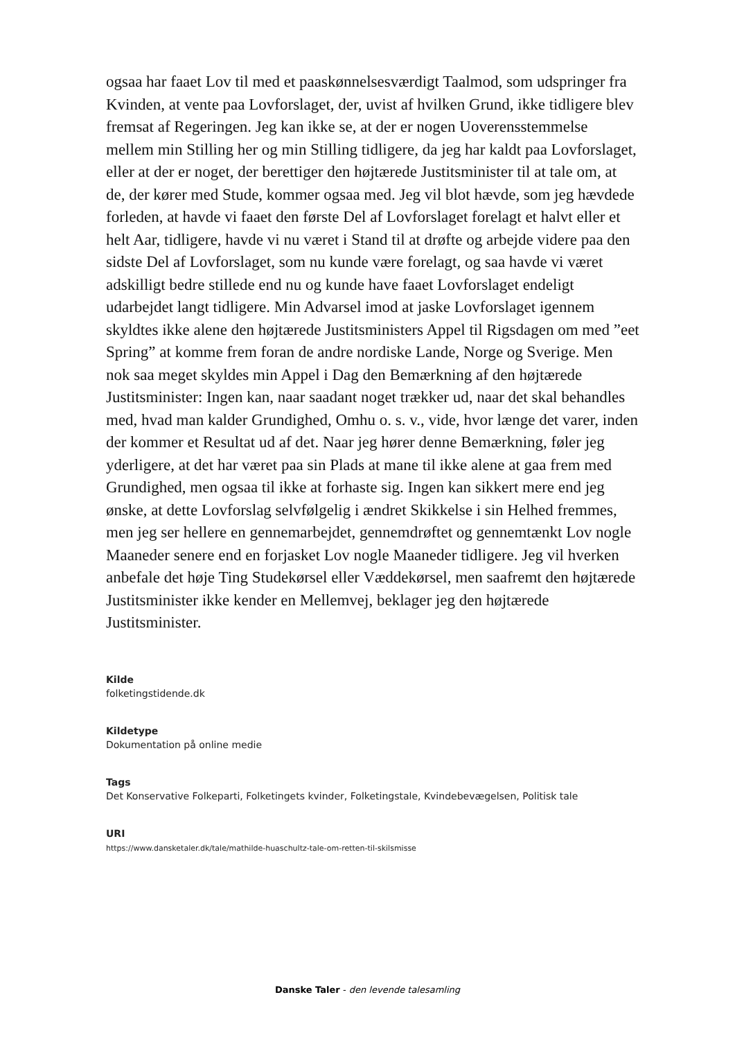ogsaa har faaet Lov til med et paaskønnelsesværdigt Taalmod, som udspringer fra Kvinden, at vente paa Lovforslaget, der, uvist af hvilken Grund, ikke tidligere blev fremsat af Regeringen. Jeg kan ikke se, at der er nogen Uoverensstemmelse mellem min Stilling her og min Stilling tidligere, da jeg har kaldt paa Lovforslaget, eller at der er noget, der berettiger den højtærede Justitsminister til at tale om, at de, der kører med Stude, kommer ogsaa med. Jeg vil blot hævde, som jeg hævdede forleden, at havde vi faaet den første Del af Lovforslaget forelagt et halvt eller et helt Aar, tidligere, havde vi nu været i Stand til at drøfte og arbejde videre paa den sidste Del af Lovforslaget, som nu kunde være forelagt, og saa havde vi været adskilligt bedre stillede end nu og kunde have faaet Lovforslaget endeligt udarbejdet langt tidligere. Min Advarsel imod at jaske Lovforslaget igennem skyldtes ikke alene den højtærede Justitsministers Appel til Rigsdagen om med ”eet Spring” at komme frem foran de andre nordiske Lande, Norge og Sverige. Men nok saa meget skyldes min Appel i Dag den Bemærkning af den højtærede Justitsminister: Ingen kan, naar saadant noget trækker ud, naar det skal behandles med, hvad man kalder Grundighed, Omhu o. s. v., vide, hvor længe det varer, inden der kommer et Resultat ud af det. Naar jeg hører denne Bemærkning, føler jeg yderligere, at det har været paa sin Plads at mane til ikke alene at gaa frem med Grundighed, men ogsaa til ikke at forhaste sig. Ingen kan sikkert mere end jeg ønske, at dette Lovforslag selvfølgelig i ændret Skikkelse i sin Helhed fremmes, men jeg ser hellere en gennemarbejdet, gennemdrøftet og gennemtænkt Lov nogle Maaneder senere end en forjasket Lov nogle Maaneder tidligere. Jeg vil hverken anbefale det høje Ting Studekørsel eller Væddekørsel, men saafremt den højtærede Justitsminister ikke kender en Mellemvej, beklager jeg den højtærede Justitsminister.
Kilde
folketingstidende.dk
Kildetype
Dokumentation på online medie
Tags
Det Konservative Folkeparti, Folketingets kvinder, Folketingstale, Kvindebevægelsen, Politisk tale
URI
https://www.dansketaler.dk/tale/mathilde-huaschultz-tale-om-retten-til-skilsmisse
Danske Taler - den levende talesamling